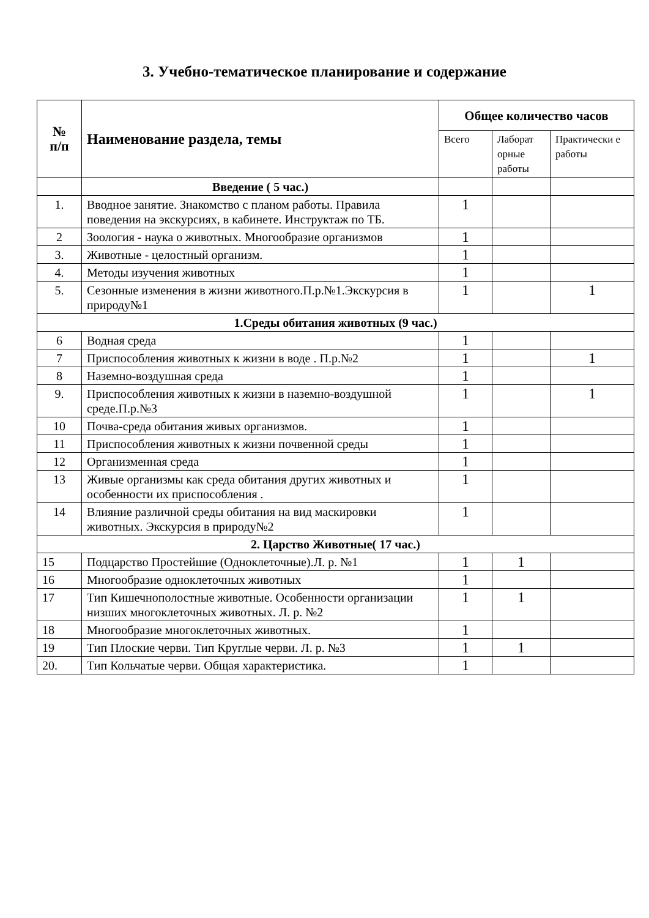3. Учебно-тематическое планирование и содержание
| № п/п | Наименование раздела, темы | Общее количество часов | | |
| --- | --- | --- | --- | --- |
| | | Всего | Лаборат орные работы | Практически е работы |
| | Введение ( 5 час.) | | | |
| 1. | Вводное занятие. Знакомство с планом работы. Правила поведения на экскурсиях, в кабинете. Инструктаж по ТБ. | 1 | | |
| 2 | Зоология - наука о животных. Многообразие организмов | 1 | | |
| 3. | Животные - целостный организм. | 1 | | |
| 4. | Методы изучения животных | 1 | | |
| 5. | Сезонные изменения в жизни животного.П.р.№1.Экскурсия в природу№1 | 1 | | 1 |
| 1.Среды обитания животных (9 час.) | | | | |
| 6 | Водная среда | 1 | | |
| 7 | Приспособления животных к жизни в воде . П.р.№2 | 1 | | 1 |
| 8 | Наземно-воздушная среда | 1 | | |
| 9. | Приспособления животных к жизни в наземно-воздушной среде.П.р.№3 | 1 | | 1 |
| 10 | Почва-среда обитания живых организмов. | 1 | | |
| 11 | Приспособления животных к жизни почвенной среды | 1 | | |
| 12 | Организменная среда | 1 | | |
| 13 | Живые организмы как среда обитания других животных и особенности их приспособления . | 1 | | |
| 14 | Влияние различной среды обитания на вид маскировки животных. Экскурсия в природу№2 | 1 | | |
| 2. Царство Животные( 17 час.) | | | | |
| 15 | Подцарство Простейшие (Одноклеточные).Л. р. №1 | 1 | 1 | |
| 16 | Многообразие одноклеточных животных | 1 | | |
| 17 | Тип Кишечнополостные животные. Особенности организации низших многоклеточных животных. Л. р. №2 | 1 | 1 | |
| 18 | Многообразие многоклеточных животных. | 1 | | |
| 19 | Тип Плоские черви. Тип Круглые черви. Л. р. №3 | 1 | 1 | |
| 20. | Тип Кольчатые черви. Общая характеристика. | 1 | | |